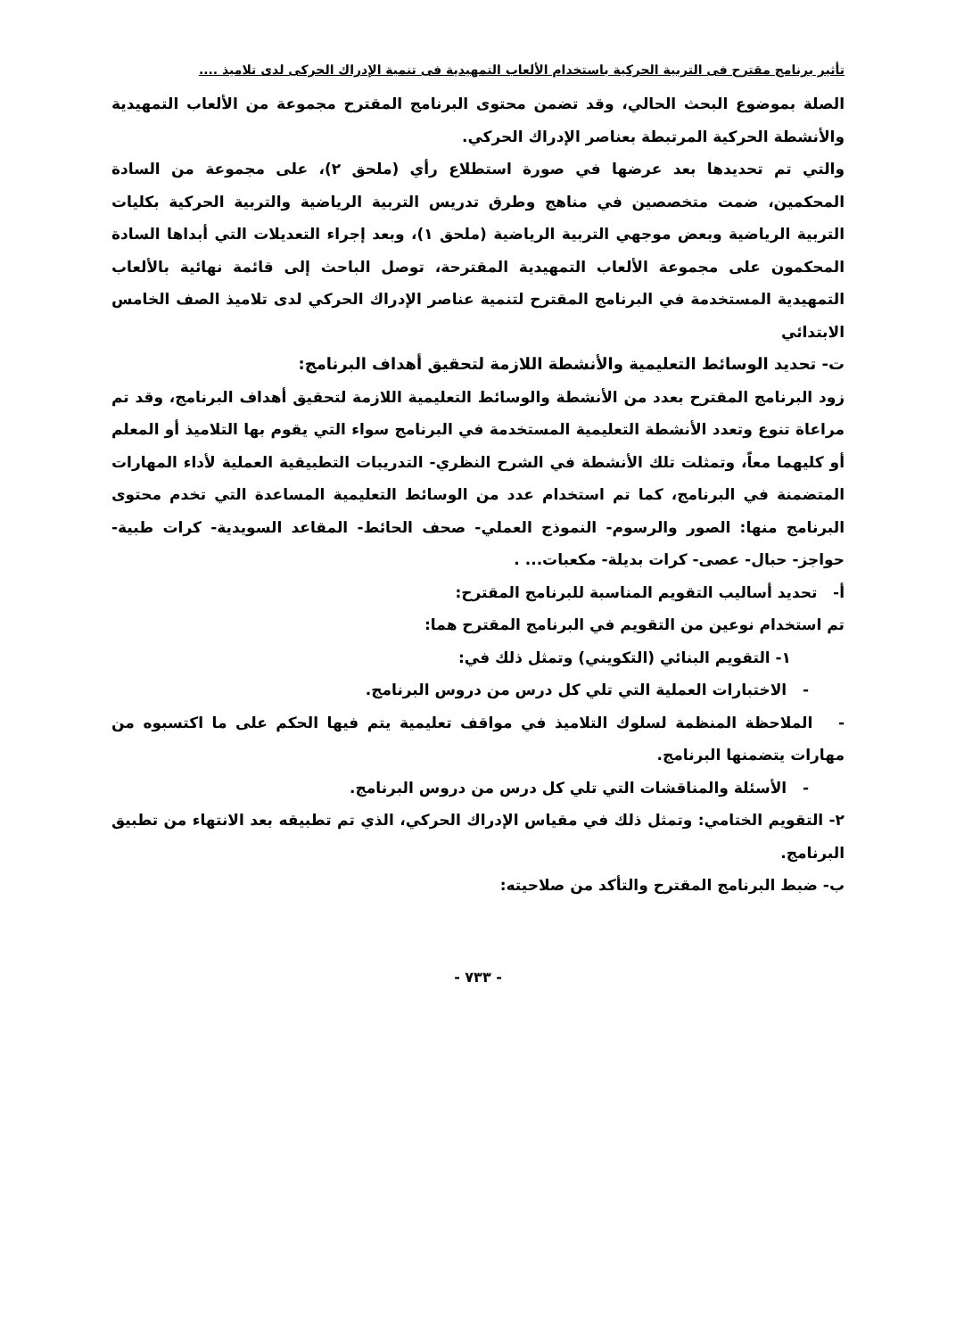تأثير برنامج مقترح فى التربية الحركية باستخدام الألعاب التمهيدية فى تنمية الإدراك الحركى لدى تلاميذ ....
الصلة بموضوع البحث الحالي، وقد تضمن محتوى البرنامج المقترح مجموعة من الألعاب التمهيدية والأنشطة الحركية المرتبطة بعناصر الإدراك الحركي.
والتي تم تحديدها بعد عرضها في صورة استطلاع رأي (ملحق ٢)، على مجموعة من السادة المحكمين، ضمت متخصصين في مناهج وطرق تدريس التربية الرياضية والتربية الحركية بكليات التربية الرياضية وبعض موجهي التربية الرياضية (ملحق ١)، وبعد إجراء التعديلات التي أبداها السادة المحكمون على مجموعة الألعاب التمهيدية المقترحة، توصل الباحث إلى قائمة نهائية بالألعاب التمهيدية المستخدمة في البرنامج المقترح لتنمية عناصر الإدراك الحركي لدى تلاميذ الصف الخامس الابتدائي
ت- تحديد الوسائط التعليمية والأنشطة اللازمة لتحقيق أهداف البرنامج:
زود البرنامج المقترح بعدد من الأنشطة والوسائط التعليمية اللازمة لتحقيق أهداف البرنامج، وقد تم مراعاة تنوع وتعدد الأنشطة التعليمية المستخدمة في البرنامج سواء التي يقوم بها التلاميذ أو المعلم أو كليهما معاً، وتمثلت تلك الأنشطة في الشرح النظري- التدريبات التطبيقية العملية لأداء المهارات المتضمنة في البرنامج، كما تم استخدام عدد من الوسائط التعليمية المساعدة التي تخدم محتوى البرنامج منها: الصور والرسوم- النموذج العملي- صحف الحائط- المقاعد السويدية- كرات طبية- حواجز- حبال- عصى- كرات بديلة- مكعبات... .
أ- تحديد أساليب التقويم المناسبة للبرنامج المقترح:
تم استخدام نوعين من التقويم في البرنامج المقترح هما:
١- التقويم البنائي (التكويني) وتمثل ذلك في:
- الاختبارات العملية التي تلي كل درس من دروس البرنامج.
- الملاحظة المنظمة لسلوك التلاميذ في مواقف تعليمية يتم فيها الحكم على ما اكتسبوه من مهارات يتضمنها البرنامج.
- الأسئلة والمناقشات التي تلي كل درس من دروس البرنامج.
٢- التقويم الختامي: وتمثل ذلك في مقياس الإدراك الحركي، الذي تم تطبيقه بعد الانتهاء من تطبيق البرنامج.
ب- ضبط البرنامج المقترح والتأكد من صلاحيته:
- ٧٣٣ -